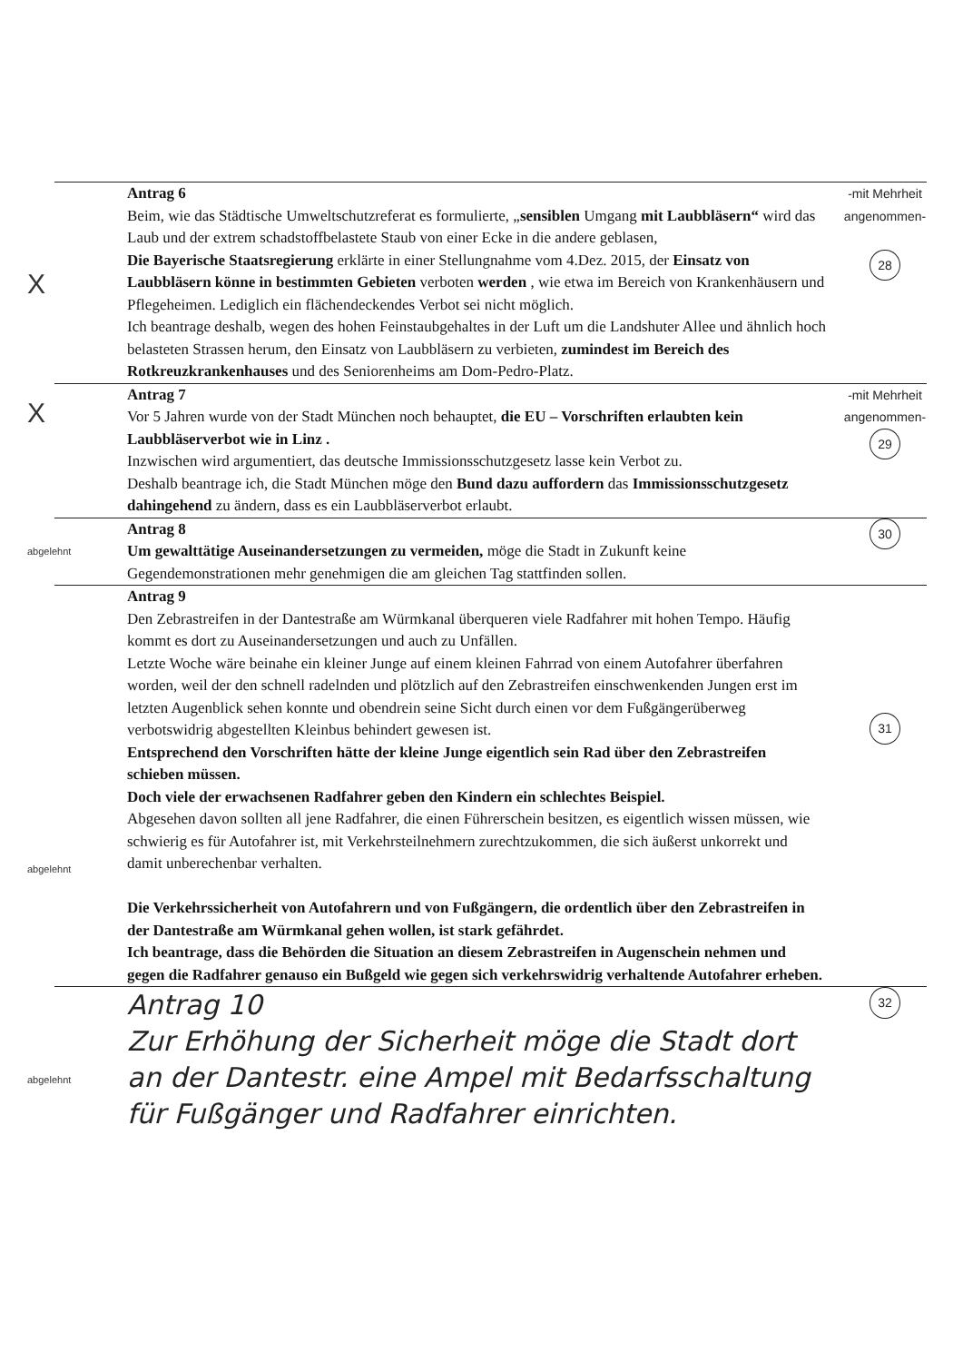X
Antrag 6
Beim, wie das Städtische Umweltschutzreferat es formulierte, „sensiblen Umgang mit Laubbläsern“ wird das Laub und der extrem schadstoffbelastete Staub von einer Ecke in die andere geblasen,
Die Bayerische Staatsregierung erklärte in einer Stellungnahme vom 4.Dez. 2015, der Einsatz von Laubbläsern könne in bestimmten Gebieten verboten werden , wie etwa im Bereich von Krankenhäusern und Pflegeheimen. Lediglich ein flächendeckendes Verbot sei nicht möglich.
Ich beantrage deshalb, wegen des hohen Feinstaubgehaltes in der Luft um die Landshuter Allee und ähnlich hoch belasteten Strassen herum, den Einsatz von Laubbläsern zu verbieten, zumindest im Bereich des Rotkreuzkrankenhauses und des Seniorenheims am Dom-Pedro-Platz.
-mit Mehrheit angenommen-
28
X
Antrag 7
Vor 5 Jahren wurde von der Stadt München noch behauptet, die EU – Vorschriften erlaubten kein Laubbläserverbot wie in Linz .
Inzwischen wird argumentiert, das deutsche Immissionsschutzgesetz lasse kein Verbot zu.
Deshalb beantrage ich, die Stadt München möge den Bund dazu auffordern das Immissionsschutzgesetz dahingehend zu ändern, dass es ein Laubbläserverbot erlaubt.
-mit Mehrheit angenommen-
29
abgelehnt
Antrag 8
Um gewalttätige Auseinandersetzungen zu vermeiden, möge die Stadt in Zukunft keine Gegendemonstrationen mehr genehmigen die am gleichen Tag stattfinden sollen.
30
abgelehnt
Antrag 9
Den Zebrastreifen in der Dantestraße am Würmkanal überqueren viele Radfahrer mit hohen Tempo. Häufig kommt es dort zu Auseinandersetzungen und auch zu Unfällen.
Letzte Woche wäre beinahe ein kleiner Junge auf einem kleinen Fahrrad von einem Autofahrer überfahren worden, weil der den schnell radelnden und plötzlich auf den Zebrastreifen einschwenkenden Jungen erst im letzten Augenblick sehen konnte und obendrein seine Sicht durch einen vor dem Fußgängerüberweg verbotswidrig abgestellten Kleinbus behindert gewesen ist.
Entsprechend den Vorschriften hätte der kleine Junge eigentlich sein Rad über den Zebrastreifen schieben müssen.
Doch viele der erwachsenen Radfahrer geben den Kindern ein schlechtes Beispiel.
Abgesehen davon sollten all jene Radfahrer, die einen Führerschein besitzen, es eigentlich wissen müssen, wie schwierig es für Autofahrer ist, mit Verkehrsteilnehmern zurechtzukommen, die sich äußerst unkorrekt und damit unberechenbar verhalten.
Die Verkehrssicherheit von Autofahrern und von Fußgängern, die ordentlich über den Zebrastreifen in der Dantestraße am Würmkanal gehen wollen, ist stark gefährdet.
Ich beantrage, dass die Behörden die Situation an diesem Zebrastreifen in Augenschein nehmen und gegen die Radfahrer genauso ein Bußgeld wie gegen sich verkehrswidrig verhaltende Autofahrer erheben.
31
abgelehnt
Antrag 10
Zur Erhöhung der Sicherheit möge die Stadt dort an der Dantestr. eine Ampel mit Bedarfsschaltung für Fußgänger und Radfahrer einrichten.
32